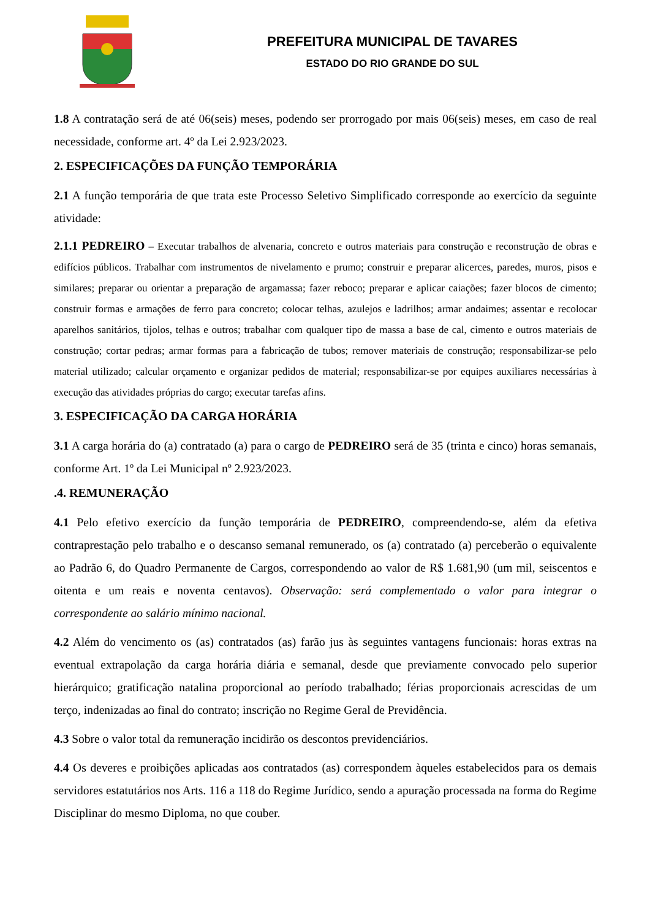PREFEITURA MUNICIPAL DE TAVARES
ESTADO DO RIO GRANDE DO SUL
1.8 A contratação será de até 06(seis) meses, podendo ser prorrogado por mais 06(seis) meses, em caso de real necessidade, conforme art. 4º da Lei 2.923/2023.
2. ESPECIFICAÇÕES DA FUNÇÃO TEMPORÁRIA
2.1 A função temporária de que trata este Processo Seletivo Simplificado corresponde ao exercício da seguinte atividade:
2.1.1 PEDREIRO – Executar trabalhos de alvenaria, concreto e outros materiais para construção e reconstrução de obras e edifícios públicos. Trabalhar com instrumentos de nivelamento e prumo; construir e preparar alicerces, paredes, muros, pisos e similares; preparar ou orientar a preparação de argamassa; fazer reboco; preparar e aplicar caiações; fazer blocos de cimento; construir formas e armações de ferro para concreto; colocar telhas, azulejos e ladrilhos; armar andaimes; assentar e recolocar aparelhos sanitários, tijolos, telhas e outros; trabalhar com qualquer tipo de massa a base de cal, cimento e outros materiais de construção; cortar pedras; armar formas para a fabricação de tubos; remover materiais de construção; responsabilizar-se pelo material utilizado; calcular orçamento e organizar pedidos de material; responsabilizar-se por equipes auxiliares necessárias à execução das atividades próprias do cargo; executar tarefas afins.
3. ESPECIFICAÇÃO DA CARGA HORÁRIA
3.1 A carga horária do (a) contratado (a) para o cargo de PEDREIRO será de 35 (trinta e cinco) horas semanais, conforme Art. 1º da Lei Municipal nº 2.923/2023.
.4. REMUNERAÇÃO
4.1 Pelo efetivo exercício da função temporária de PEDREIRO, compreendendo-se, além da efetiva contraprestação pelo trabalho e o descanso semanal remunerado, os (a) contratado (a) perceberão o equivalente ao Padrão 6, do Quadro Permanente de Cargos, correspondendo ao valor de R$ 1.681,90 (um mil, seiscentos e oitenta e um reais e noventa centavos). Observação: será complementado o valor para integrar o correspondente ao salário mínimo nacional.
4.2 Além do vencimento os (as) contratados (as) farão jus às seguintes vantagens funcionais: horas extras na eventual extrapolação da carga horária diária e semanal, desde que previamente convocado pelo superior hierárquico; gratificação natalina proporcional ao período trabalhado; férias proporcionais acrescidas de um terço, indenizadas ao final do contrato; inscrição no Regime Geral de Previdência.
4.3 Sobre o valor total da remuneração incidirão os descontos previdenciários.
4.4 Os deveres e proibições aplicadas aos contratados (as) correspondem àqueles estabelecidos para os demais servidores estatutários nos Arts. 116 a 118 do Regime Jurídico, sendo a apuração processada na forma do Regime Disciplinar do mesmo Diploma, no que couber.